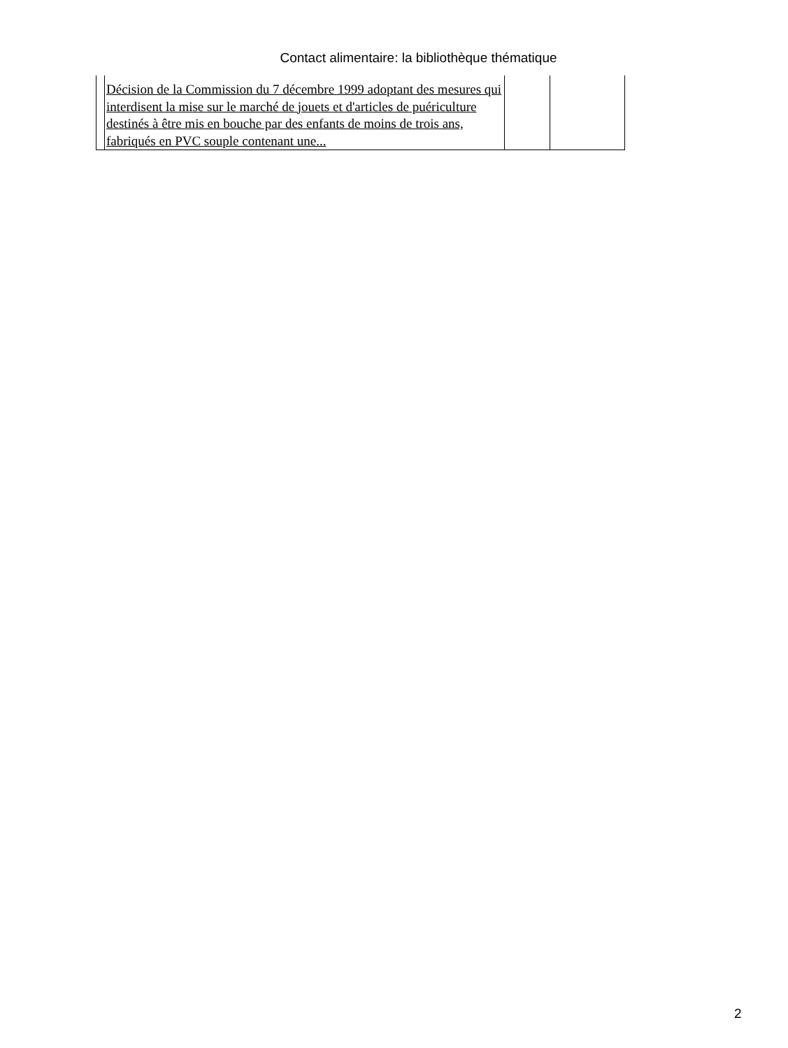Contact alimentaire: la bibliothèque thématique
| | Décision de la Commission du 7 décembre 1999 adoptant des mesures qui interdisent la mise sur le marché de jouets et d'articles de puériculture destinés à être mis en bouche par des enfants de moins de trois ans, fabriqués en PVC souple contenant une... | | |
2